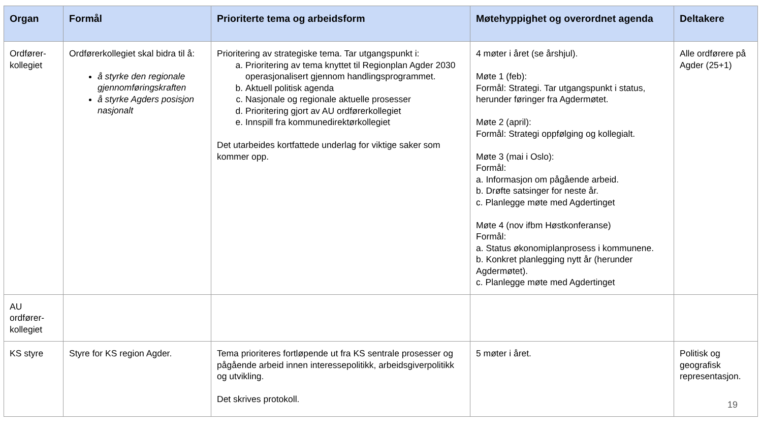| Organ | Formål | Prioriterte tema og arbeidsform | Møtehyppighet og overordnet agenda | Deltakere |
| --- | --- | --- | --- | --- |
| Ordfører- kollegiet | Ordførerkollegiet skal bidra til å: å styrke den regionale gjennomføringskraften å styrke Agders posisjon nasjonalt | Prioritering av strategiske tema. Tar utgangspunkt i: a. Prioritering av tema knyttet til Regionplan Agder 2030 operasjonalisert gjennom handlingsprogrammet. b. Aktuell politisk agenda c. Nasjonale og regionale aktuelle prosesser d. Prioritering gjort av AU ordførerkollegiet e. Innspill fra kommunedirektørkollegiet Det utarbeides kortfattede underlag for viktige saker som kommer opp. | 4 møter i året (se årshjul). Møte 1 (feb): Formål: Strategi. Tar utgangspunkt i status, herunder føringer fra Agdermøtet. Møte 2 (april): Formål: Strategi oppfølging og kollegialt. Møte 3 (mai i Oslo): Formål: a. Informasjon om pågående arbeid. b. Drøfte satsinger for neste år. c. Planlegge møte med Agdertinget Møte 4 (nov ifbm Høstkonferanse) Formål: a. Status økonomiplanprosess i kommunene. b. Konkret planlegging nytt år (herunder Agdermøtet). c. Planlegge møte med Agdertinget | Alle ordførere på Agder (25+1) |
| AU ordfører- kollegiet | | | | |
| KS styre | Styre for KS region Agder. | Tema prioriteres fortløpende ut fra KS sentrale prosesser og pågående arbeid innen interessepolitikk, arbeidsgiverpolitikk og utvikling. Det skrives protokoll. | 5 møter i året. | Politisk og geografisk representasjon. |
19